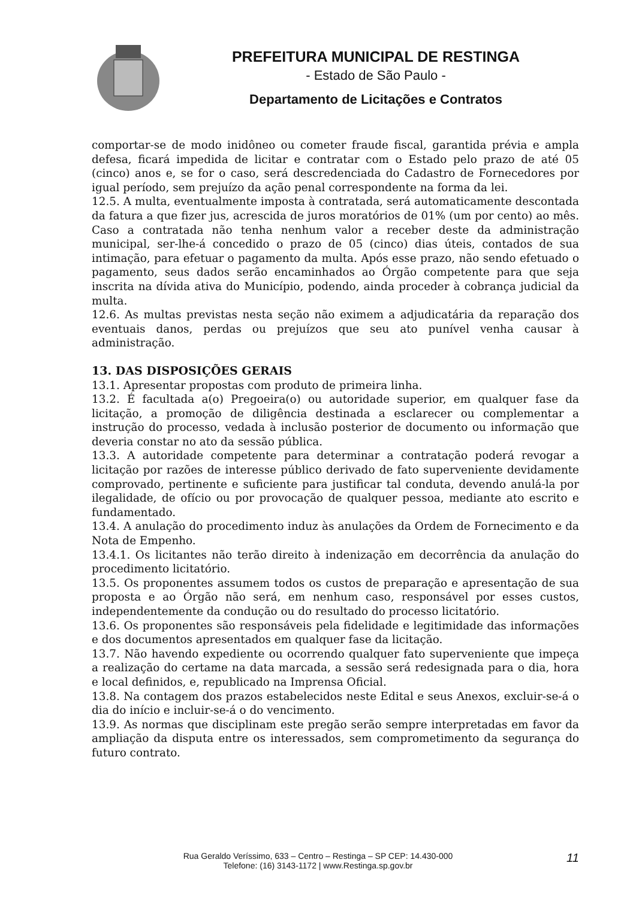PREFEITURA MUNICIPAL DE RESTINGA
- Estado de São Paulo -
Departamento de Licitações e Contratos
comportar-se de modo inidôneo ou cometer fraude fiscal, garantida prévia e ampla defesa, ficará impedida de licitar e contratar com o Estado pelo prazo de até 05 (cinco) anos e, se for o caso, será descredenciada do Cadastro de Fornecedores por igual período, sem prejuízo da ação penal correspondente na forma da lei.
12.5. A multa, eventualmente imposta à contratada, será automaticamente descontada da fatura a que fizer jus, acrescida de juros moratórios de 01% (um por cento) ao mês. Caso a contratada não tenha nenhum valor a receber deste da administração municipal, ser-lhe-á concedido o prazo de 05 (cinco) dias úteis, contados de sua intimação, para efetuar o pagamento da multa. Após esse prazo, não sendo efetuado o pagamento, seus dados serão encaminhados ao Órgão competente para que seja inscrita na dívida ativa do Município, podendo, ainda proceder à cobrança judicial da multa.
12.6. As multas previstas nesta seção não eximem a adjudicatária da reparação dos eventuais danos, perdas ou prejuízos que seu ato punível venha causar à administração.
13. DAS DISPOSIÇÕES GERAIS
13.1. Apresentar propostas com produto de primeira linha.
13.2. É facultada a(o) Pregoeira(o) ou autoridade superior, em qualquer fase da licitação, a promoção de diligência destinada a esclarecer ou complementar a instrução do processo, vedada à inclusão posterior de documento ou informação que deveria constar no ato da sessão pública.
13.3. A autoridade competente para determinar a contratação poderá revogar a licitação por razões de interesse público derivado de fato superveniente devidamente comprovado, pertinente e suficiente para justificar tal conduta, devendo anulá-la por ilegalidade, de ofício ou por provocação de qualquer pessoa, mediante ato escrito e fundamentado.
13.4. A anulação do procedimento induz às anulações da Ordem de Fornecimento e da Nota de Empenho.
13.4.1. Os licitantes não terão direito à indenização em decorrência da anulação do procedimento licitatório.
13.5. Os proponentes assumem todos os custos de preparação e apresentação de sua proposta e ao Órgão não será, em nenhum caso, responsável por esses custos, independentemente da condução ou do resultado do processo licitatório.
13.6. Os proponentes são responsáveis pela fidelidade e legitimidade das informações e dos documentos apresentados em qualquer fase da licitação.
13.7. Não havendo expediente ou ocorrendo qualquer fato superveniente que impeça a realização do certame na data marcada, a sessão será redesignada para o dia, hora e local definidos, e, republicado na Imprensa Oficial.
13.8. Na contagem dos prazos estabelecidos neste Edital e seus Anexos, excluir-se-á o dia do início e incluir-se-á o do vencimento.
13.9. As normas que disciplinam este pregão serão sempre interpretadas em favor da ampliação da disputa entre os interessados, sem comprometimento da segurança do futuro contrato.
Rua Geraldo Veríssimo, 633 – Centro – Restinga – SP CEP: 14.430-000
Telefone: (16) 3143-1172 | www.Restinga.sp.gov.br
11